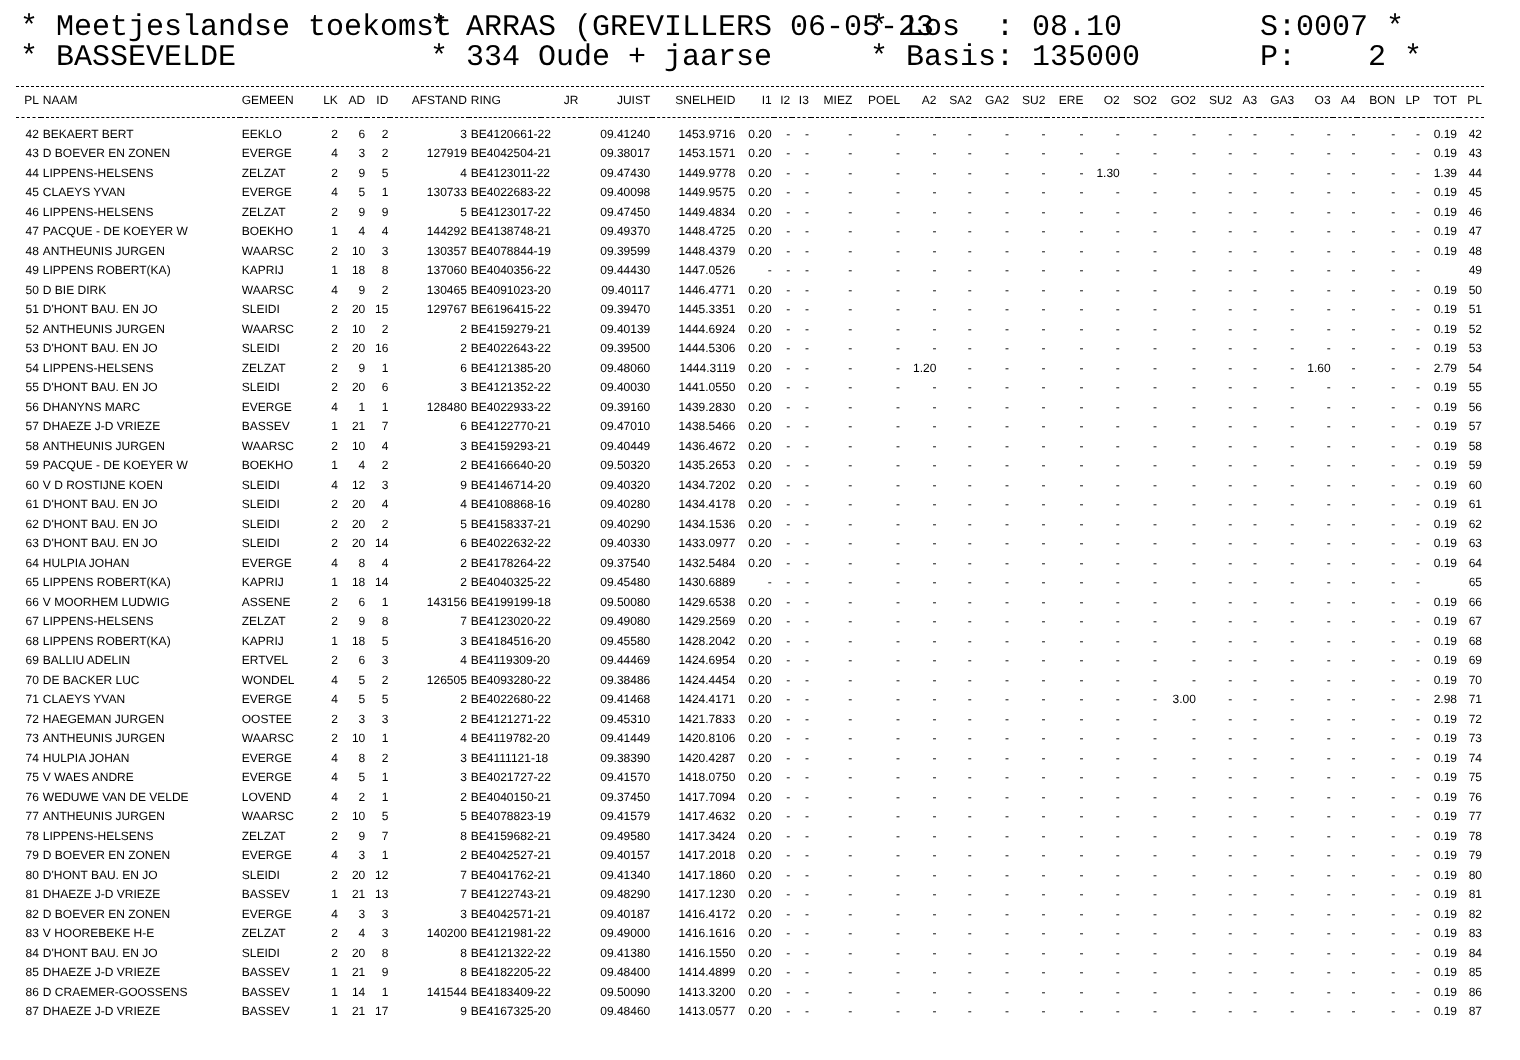* Meetjeslandse toekomst * BASSEVELDE
* ARRAS (GREVILLERS 06-05-23 * 334 Oude + jaarse
* Los : 08.10 * Basis: 135000
S:0007 * P: 2 *
| PL | NAAM | GEMEEN | LK | AD | ID | AFSTAND | RING | JR | JUIST | SNELHEID | I1 | I2 | I3 | MIEZ | POEL | A2 | SA2 | GA2 | SU2 | ERE | O2 | SO2 | GO2 | SU2 | A3 | GA3 | O3 | A4 | BON | LP | TOT | PL |
| --- | --- | --- | --- | --- | --- | --- | --- | --- | --- | --- | --- | --- | --- | --- | --- | --- | --- | --- | --- | --- | --- | --- | --- | --- | --- | --- | --- | --- | --- | --- | --- | --- |
| 42 | BEKAERT BERT | EEKLO | 2 | 6 | 2 | 3 | BE4120661-22 | | 09.41240 | 1453.9716 | 0.20 | - | - | - | - | - | - | - | - | - | - | - | - | - | - | - | - | - | - | - | 0.19 | 42 |
| 43 | D BOEVER EN ZONEN | EVERGE | 4 | 3 | 2 | 127919 | BE4042504-21 | | 09.38017 | 1453.1571 | 0.20 | - | - | - | - | - | - | - | - | - | - | - | - | - | - | - | - | - | - | - | 0.19 | 43 |
| 44 | LIPPENS-HELSENS | ZELZAT | 2 | 9 | 5 | 4 | BE4123011-22 | | 09.47430 | 1449.9778 | 0.20 | - | - | - | - | - | - | - | - | - | 1.30 | - | - | - | - | - | - | - | - | - | 1.39 | 44 |
| 45 | CLAEYS YVAN | EVERGE | 4 | 5 | 1 | 130733 | BE4022683-22 | | 09.40098 | 1449.9575 | 0.20 | - | - | - | - | - | - | - | - | - | - | - | - | - | - | - | - | - | - | - | 0.19 | 45 |
| 46 | LIPPENS-HELSENS | ZELZAT | 2 | 9 | 9 | 5 | BE4123017-22 | | 09.47450 | 1449.4834 | 0.20 | - | - | - | - | - | - | - | - | - | - | - | - | - | - | - | - | - | - | - | 0.19 | 46 |
| 47 | PACQUE - DE KOEYER W | BOEKHO | 1 | 4 | 4 | 144292 | BE4138748-21 | | 09.49370 | 1448.4725 | 0.20 | - | - | - | - | - | - | - | - | - | - | - | - | - | - | - | - | - | - | - | 0.19 | 47 |
| 48 | ANTHEUNIS JURGEN | WAARSC | 2 | 10 | 3 | 130357 | BE4078844-19 | | 09.39599 | 1448.4379 | 0.20 | - | - | - | - | - | - | - | - | - | - | - | - | - | - | - | - | - | - | - | 0.19 | 48 |
| 49 | LIPPENS ROBERT(KA) | KAPRIJ | 1 | 18 | 8 | 137060 | BE4040356-22 | | 09.44430 | 1447.0526 | - | - | - | - | - | - | - | - | - | - | - | - | - | - | - | - | - | - | - | - | | 49 |
| 50 | D BIE DIRK | WAARSC | 4 | 9 | 2 | 130465 | BE4091023-20 | | 09.40117 | 1446.4771 | 0.20 | - | - | - | - | - | - | - | - | - | - | - | - | - | - | - | - | - | - | - | 0.19 | 50 |
| 51 | D'HONT BAU. EN JO | SLEIDI | 2 | 20 | 15 | 129767 | BE6196415-22 | | 09.39470 | 1445.3351 | 0.20 | - | - | - | - | - | - | - | - | - | - | - | - | - | - | - | - | - | - | - | 0.19 | 51 |
| 52 | ANTHEUNIS JURGEN | WAARSC | 2 | 10 | 2 | 2 | BE4159279-21 | | 09.40139 | 1444.6924 | 0.20 | - | - | - | - | - | - | - | - | - | - | - | - | - | - | - | - | - | - | - | 0.19 | 52 |
| 53 | D'HONT BAU. EN JO | SLEIDI | 2 | 20 | 16 | 2 | BE4022643-22 | | 09.39500 | 1444.5306 | 0.20 | - | - | - | - | - | - | - | - | - | - | - | - | - | - | - | - | - | - | - | 0.19 | 53 |
| 54 | LIPPENS-HELSENS | ZELZAT | 2 | 9 | 1 | 6 | BE4121385-20 | | 09.48060 | 1444.3119 | 0.20 | - | - | - | - | 1.20 | - | - | - | - | - | - | - | - | - | - | 1.60 | - | - | - | 2.79 | 54 |
| 55 | D'HONT BAU. EN JO | SLEIDI | 2 | 20 | 6 | 3 | BE4121352-22 | | 09.40030 | 1441.0550 | 0.20 | - | - | - | - | - | - | - | - | - | - | - | - | - | - | - | - | - | - | - | 0.19 | 55 |
| 56 | DHANYNS MARC | EVERGE | 4 | 1 | 1 | 128480 | BE4022933-22 | | 09.39160 | 1439.2830 | 0.20 | - | - | - | - | - | - | - | - | - | - | - | - | - | - | - | - | - | - | - | 0.19 | 56 |
| 57 | DHAEZE J-D VRIEZE | BASSEV | 1 | 21 | 7 | 6 | BE4122770-21 | | 09.47010 | 1438.5466 | 0.20 | - | - | - | - | - | - | - | - | - | - | - | - | - | - | - | - | - | - | - | 0.19 | 57 |
| 58 | ANTHEUNIS JURGEN | WAARSC | 2 | 10 | 4 | 3 | BE4159293-21 | | 09.40449 | 1436.4672 | 0.20 | - | - | - | - | - | - | - | - | - | - | - | - | - | - | - | - | - | - | - | 0.19 | 58 |
| 59 | PACQUE - DE KOEYER W | BOEKHO | 1 | 4 | 2 | 2 | BE4166640-20 | | 09.50320 | 1435.2653 | 0.20 | - | - | - | - | - | - | - | - | - | - | - | - | - | - | - | - | - | - | - | 0.19 | 59 |
| 60 | V D ROSTIJNE KOEN | SLEIDI | 4 | 12 | 3 | 9 | BE4146714-20 | | 09.40320 | 1434.7202 | 0.20 | - | - | - | - | - | - | - | - | - | - | - | - | - | - | - | - | - | - | - | 0.19 | 60 |
| 61 | D'HONT BAU. EN JO | SLEIDI | 2 | 20 | 4 | 4 | BE4108868-16 | | 09.40280 | 1434.4178 | 0.20 | - | - | - | - | - | - | - | - | - | - | - | - | - | - | - | - | - | - | - | 0.19 | 61 |
| 62 | D'HONT BAU. EN JO | SLEIDI | 2 | 20 | 2 | 5 | BE4158337-21 | | 09.40290 | 1434.1536 | 0.20 | - | - | - | - | - | - | - | - | - | - | - | - | - | - | - | - | - | - | - | 0.19 | 62 |
| 63 | D'HONT BAU. EN JO | SLEIDI | 2 | 20 | 14 | 6 | BE4022632-22 | | 09.40330 | 1433.0977 | 0.20 | - | - | - | - | - | - | - | - | - | - | - | - | - | - | - | - | - | - | - | 0.19 | 63 |
| 64 | HULPIA JOHAN | EVERGE | 4 | 8 | 4 | 2 | BE4178264-22 | | 09.37540 | 1432.5484 | 0.20 | - | - | - | - | - | - | - | - | - | - | - | - | - | - | - | - | - | - | - | 0.19 | 64 |
| 65 | LIPPENS ROBERT(KA) | KAPRIJ | 1 | 18 | 14 | 2 | BE4040325-22 | | 09.45480 | 1430.6889 | - | - | - | - | - | - | - | - | - | - | - | - | - | - | - | - | - | - | - | - | | 65 |
| 66 | V MOORHEM LUDWIG | ASSENE | 2 | 6 | 1 | 143156 | BE4199199-18 | | 09.50080 | 1429.6538 | 0.20 | - | - | - | - | - | - | - | - | - | - | - | - | - | - | - | - | - | - | - | 0.19 | 66 |
| 67 | LIPPENS-HELSENS | ZELZAT | 2 | 9 | 8 | 7 | BE4123020-22 | | 09.49080 | 1429.2569 | 0.20 | - | - | - | - | - | - | - | - | - | - | - | - | - | - | - | - | - | - | - | 0.19 | 67 |
| 68 | LIPPENS ROBERT(KA) | KAPRIJ | 1 | 18 | 5 | 3 | BE4184516-20 | | 09.45580 | 1428.2042 | 0.20 | - | - | - | - | - | - | - | - | - | - | - | - | - | - | - | - | - | - | - | 0.19 | 68 |
| 69 | BALLIU ADELIN | ERTVEL | 2 | 6 | 3 | 4 | BE4119309-20 | | 09.44469 | 1424.6954 | 0.20 | - | - | - | - | - | - | - | - | - | - | - | - | - | - | - | - | - | - | - | 0.19 | 69 |
| 70 | DE BACKER LUC | WONDEL | 4 | 5 | 2 | 126505 | BE4093280-22 | | 09.38486 | 1424.4454 | 0.20 | - | - | - | - | - | - | - | - | - | - | - | - | - | - | - | - | - | - | - | 0.19 | 70 |
| 71 | CLAEYS YVAN | EVERGE | 4 | 5 | 5 | 2 | BE4022680-22 | | 09.41468 | 1424.4171 | 0.20 | - | - | - | - | - | - | - | - | - | - | - | 3.00 | - | - | - | - | - | - | - | 2.98 | 71 |
| 72 | HAEGEMAN JURGEN | OOSTEE | 2 | 3 | 3 | 2 | BE4121271-22 | | 09.45310 | 1421.7833 | 0.20 | - | - | - | - | - | - | - | - | - | - | - | - | - | - | - | - | - | - | - | 0.19 | 72 |
| 73 | ANTHEUNIS JURGEN | WAARSC | 2 | 10 | 1 | 4 | BE4119782-20 | | 09.41449 | 1420.8106 | 0.20 | - | - | - | - | - | - | - | - | - | - | - | - | - | - | - | - | - | - | - | 0.19 | 73 |
| 74 | HULPIA JOHAN | EVERGE | 4 | 8 | 2 | 3 | BE4111121-18 | | 09.38390 | 1420.4287 | 0.20 | - | - | - | - | - | - | - | - | - | - | - | - | - | - | - | - | - | - | - | 0.19 | 74 |
| 75 | V WAES ANDRE | EVERGE | 4 | 5 | 1 | 3 | BE4021727-22 | | 09.41570 | 1418.0750 | 0.20 | - | - | - | - | - | - | - | - | - | - | - | - | - | - | - | - | - | - | - | 0.19 | 75 |
| 76 | WEDUWE VAN DE VELDE | LOVEND | 4 | 2 | 1 | 2 | BE4040150-21 | | 09.37450 | 1417.7094 | 0.20 | - | - | - | - | - | - | - | - | - | - | - | - | - | - | - | - | - | - | - | 0.19 | 76 |
| 77 | ANTHEUNIS JURGEN | WAARSC | 2 | 10 | 5 | 5 | BE4078823-19 | | 09.41579 | 1417.4632 | 0.20 | - | - | - | - | - | - | - | - | - | - | - | - | - | - | - | - | - | - | - | 0.19 | 77 |
| 78 | LIPPENS-HELSENS | ZELZAT | 2 | 9 | 7 | 8 | BE4159682-21 | | 09.49580 | 1417.3424 | 0.20 | - | - | - | - | - | - | - | - | - | - | - | - | - | - | - | - | - | - | - | 0.19 | 78 |
| 79 | D BOEVER EN ZONEN | EVERGE | 4 | 3 | 1 | 2 | BE4042527-21 | | 09.40157 | 1417.2018 | 0.20 | - | - | - | - | - | - | - | - | - | - | - | - | - | - | - | - | - | - | - | 0.19 | 79 |
| 80 | D'HONT BAU. EN JO | SLEIDI | 2 | 20 | 12 | 7 | BE4041762-21 | | 09.41340 | 1417.1860 | 0.20 | - | - | - | - | - | - | - | - | - | - | - | - | - | - | - | - | - | - | - | 0.19 | 80 |
| 81 | DHAEZE J-D VRIEZE | BASSEV | 1 | 21 | 13 | 7 | BE4122743-21 | | 09.48290 | 1417.1230 | 0.20 | - | - | - | - | - | - | - | - | - | - | - | - | - | - | - | - | - | - | - | 0.19 | 81 |
| 82 | D BOEVER EN ZONEN | EVERGE | 4 | 3 | 3 | 3 | BE4042571-21 | | 09.40187 | 1416.4172 | 0.20 | - | - | - | - | - | - | - | - | - | - | - | - | - | - | - | - | - | - | - | 0.19 | 82 |
| 83 | V HOOREBEKE H-E | ZELZAT | 2 | 4 | 3 | 140200 | BE4121981-22 | | 09.49000 | 1416.1616 | 0.20 | - | - | - | - | - | - | - | - | - | - | - | - | - | - | - | - | - | - | - | 0.19 | 83 |
| 84 | D'HONT BAU. EN JO | SLEIDI | 2 | 20 | 8 | 8 | BE4121322-22 | | 09.41380 | 1416.1550 | 0.20 | - | - | - | - | - | - | - | - | - | - | - | - | - | - | - | - | - | - | - | 0.19 | 84 |
| 85 | DHAEZE J-D VRIEZE | BASSEV | 1 | 21 | 9 | 8 | BE4182205-22 | | 09.48400 | 1414.4899 | 0.20 | - | - | - | - | - | - | - | - | - | - | - | - | - | - | - | - | - | - | - | 0.19 | 85 |
| 86 | D CRAEMER-GOOSSENS | BASSEV | 1 | 14 | 1 | 141544 | BE4183409-22 | | 09.50090 | 1413.3200 | 0.20 | - | - | - | - | - | - | - | - | - | - | - | - | - | - | - | - | - | - | - | 0.19 | 86 |
| 87 | DHAEZE J-D VRIEZE | BASSEV | 1 | 21 | 17 | 9 | BE4167325-20 | | 09.48460 | 1413.0577 | 0.20 | - | - | - | - | - | - | - | - | - | - | - | - | - | - | - | - | - | - | - | 0.19 | 87 |